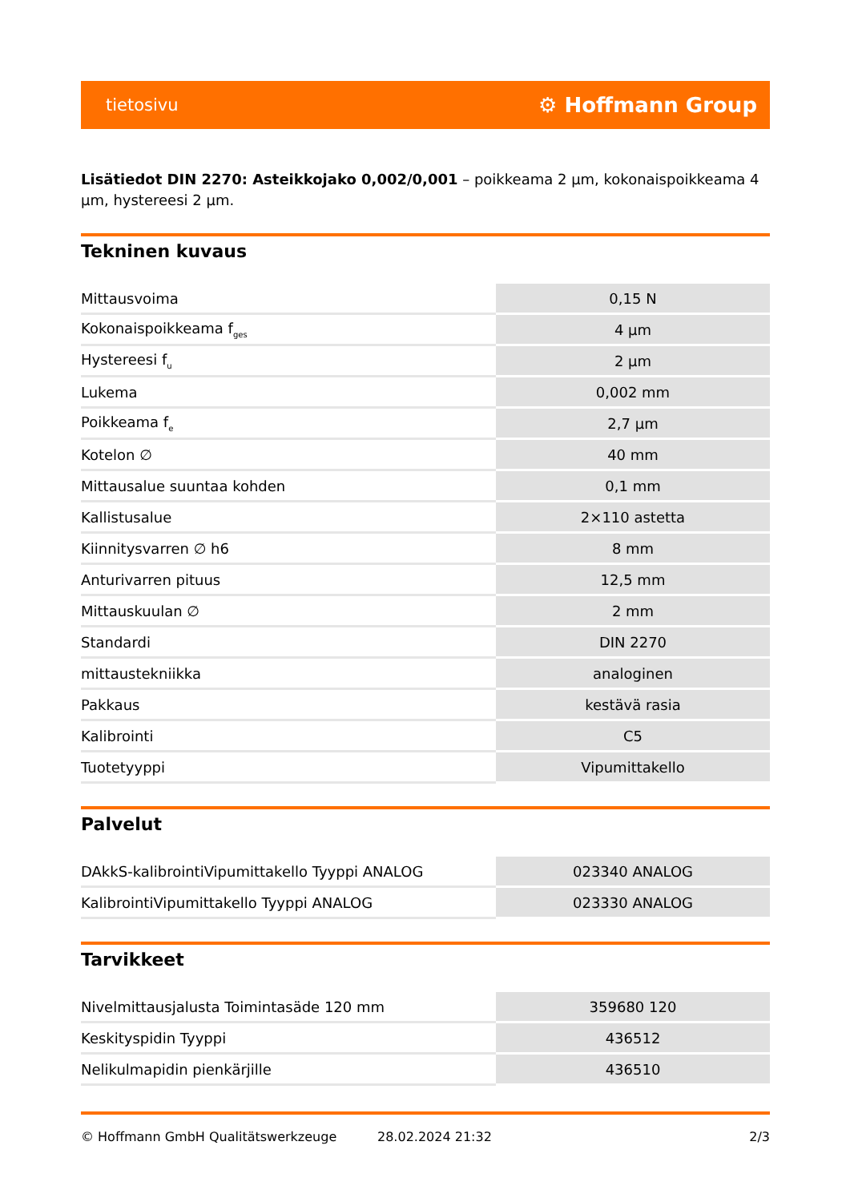tietosivu ⚙ Hoffmann Group
Lisätiedot DIN 2270: Asteikkojako 0,002/0,001 – poikkeama 2 µm, kokonaispoikkeama 4 µm, hystereesi 2 µm.
Tekninen kuvaus
| Mittausvoima | 0,15 N |
| Kokonaispoikkeama f<sub>ges</sub> | 4 µm |
| Hystereesi f<sub>u</sub> | 2 µm |
| Lukema | 0,002 mm |
| Poikkeama f<sub>e</sub> | 2,7 µm |
| Kotelon ∅ | 40 mm |
| Mittausalue suuntaa kohden | 0,1 mm |
| Kallistusalue | 2×110 astetta |
| Kiinnitysvarren ∅ h6 | 8 mm |
| Anturivarren pituus | 12,5 mm |
| Mittauskuulan ∅ | 2 mm |
| Standardi | DIN 2270 |
| mittaustekniikka | analoginen |
| Pakkaus | kestävä rasia |
| Kalibrointi | C5 |
| Tuotetyyppi | Vipumittakello |
Palvelut
| DAkkS-kalibrointiVipumittakello Tyyppi ANALOG | 023340 ANALOG |
| KalibrointiVipumittakello Tyyppi ANALOG | 023330 ANALOG |
Tarvikkeet
| Nivelmittausjalusta Toimintasäde 120 mm | 359680 120 |
| Keskityspidin Tyyppi | 436512 |
| Nelikulmapidin pienkärjille | 436510 |
© Hoffmann GmbH Qualitätswerkzeuge 28.02.2024 21:32 2/3